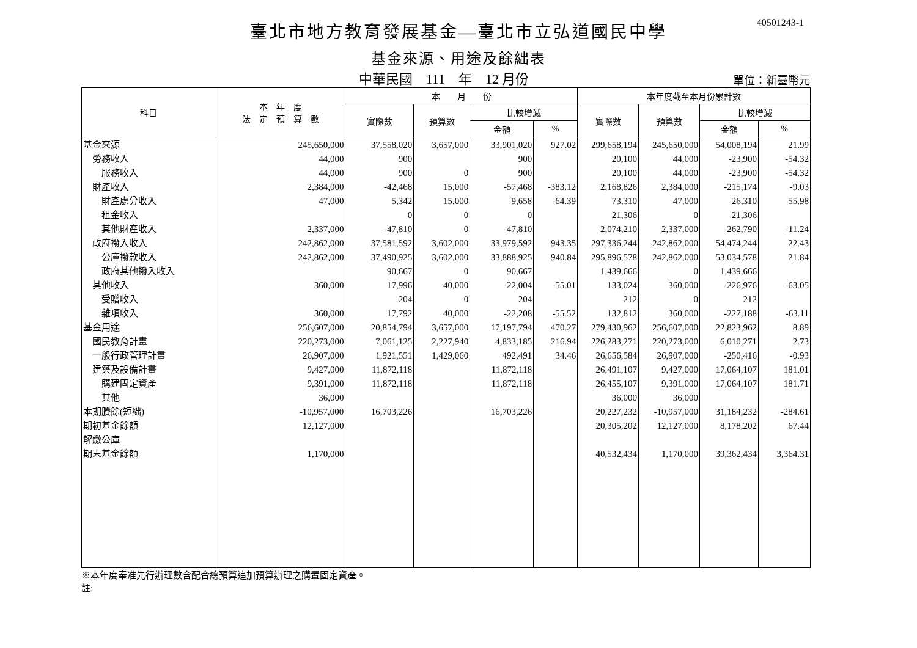40501243-1
臺北市地方教育發展基金—臺北市立弘道國民中學
基金來源、用途及餘絀表
中華民國　111　年　12 月份
單位：新臺幣元
| 科目 | 本 年 度 法 定 預 算 數 | 本 月 份 | | | | 本年度截至本月份累計數 | | | |
| --- | --- | --- | --- | --- | --- | --- | --- | --- | --- |
| | | 實際數 | 預算數 | 比較增減 | | 實際數 | 預算數 | 比較增減 | |
| | | | | 金額 | % | | | 金額 | % |
| 基金來源 | 245,650,000 | 37,558,020 | 3,657,000 | 33,901,020 | 927.02 | 299,658,194 | 245,650,000 | 54,008,194 | 21.99 |
| 勞務收入 | 44,000 | 900 | | 900 | | 20,100 | 44,000 | -23,900 | -54.32 |
| 服務收入 | 44,000 | 900 | 0 | 900 | | 20,100 | 44,000 | -23,900 | -54.32 |
| 財產收入 | 2,384,000 | -42,468 | 15,000 | -57,468 | -383.12 | 2,168,826 | 2,384,000 | -215,174 | -9.03 |
| 財產處分收入 | 47,000 | 5,342 | 15,000 | -9,658 | -64.39 | 73,310 | 47,000 | 26,310 | 55.98 |
| 租金收入 | | 0 | 0 | 0 | | 21,306 | 0 | 21,306 | |
| 其他財產收入 | 2,337,000 | -47,810 | 0 | -47,810 | | 2,074,210 | 2,337,000 | -262,790 | -11.24 |
| 政府撥入收入 | 242,862,000 | 37,581,592 | 3,602,000 | 33,979,592 | 943.35 | 297,336,244 | 242,862,000 | 54,474,244 | 22.43 |
| 公庫撥款收入 | 242,862,000 | 37,490,925 | 3,602,000 | 33,888,925 | 940.84 | 295,896,578 | 242,862,000 | 53,034,578 | 21.84 |
| 政府其他撥入收入 | | 90,667 | 0 | 90,667 | | 1,439,666 | 0 | 1,439,666 | |
| 其他收入 | 360,000 | 17,996 | 40,000 | -22,004 | -55.01 | 133,024 | 360,000 | -226,976 | -63.05 |
| 受贈收入 | | 204 | 0 | 204 | | 212 | 0 | 212 | |
| 雜項收入 | 360,000 | 17,792 | 40,000 | -22,208 | -55.52 | 132,812 | 360,000 | -227,188 | -63.11 |
| 基金用途 | 256,607,000 | 20,854,794 | 3,657,000 | 17,197,794 | 470.27 | 279,430,962 | 256,607,000 | 22,823,962 | 8.89 |
| 國民教育計畫 | 220,273,000 | 7,061,125 | 2,227,940 | 4,833,185 | 216.94 | 226,283,271 | 220,273,000 | 6,010,271 | 2.73 |
| 一般行政管理計畫 | 26,907,000 | 1,921,551 | 1,429,060 | 492,491 | 34.46 | 26,656,584 | 26,907,000 | -250,416 | -0.93 |
| 建築及設備計畫 | 9,427,000 | 11,872,118 | | 11,872,118 | | 26,491,107 | 9,427,000 | 17,064,107 | 181.01 |
| 購建固定資產 | 9,391,000 | 11,872,118 | | 11,872,118 | | 26,455,107 | 9,391,000 | 17,064,107 | 181.71 |
| 其他 | 36,000 | | | | | 36,000 | 36,000 | | |
| 本期賸餘(短絀) | -10,957,000 | 16,703,226 | | 16,703,226 | | 20,227,232 | -10,957,000 | 31,184,232 | -284.61 |
| 期初基金餘額 | 12,127,000 | | | | | 20,305,202 | 12,127,000 | 8,178,202 | 67.44 |
| 解繳公庫 | | | | | | | | | |
| 期末基金餘額 | 1,170,000 | | | | | 40,532,434 | 1,170,000 | 39,362,434 | 3,364.31 |
※本年度奉准先行辦理數含配合總預算追加預算辦理之購置固定資產。
註: